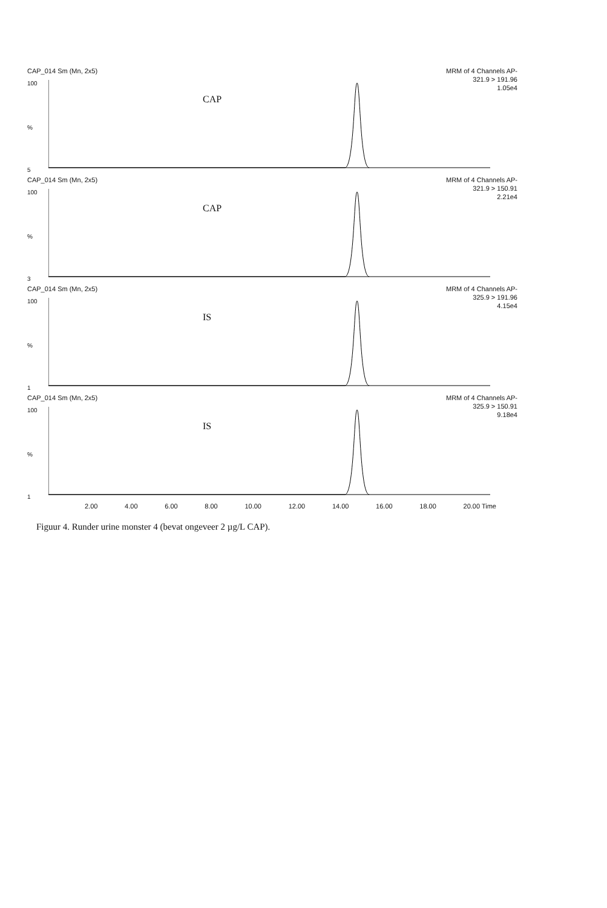CAP_014 Sm (Mn, 2x5) MRM of 4 Channels AP-
321.9 > 191.96
1.05e4
CAP
100
%
5
CAP_014 Sm (Mn, 2x5) MRM of 4 Channels AP-
321.9 > 150.91
2.21e4
CAP
100
%
3
CAP_014 Sm (Mn, 2x5) MRM of 4 Channels AP-
325.9 > 191.96
4.15e4
IS
100
%
1
CAP_014 Sm (Mn, 2x5) MRM of 4 Channels AP-
325.9 > 150.91
9.18e4
IS
100
%
1
2.00 4.00 6.00 8.00 10.00 12.00 14.00 16.00 18.00 20.00 Time
Figuur 4. Runder urine monster 4 (bevat ongeveer 2 µg/L CAP).